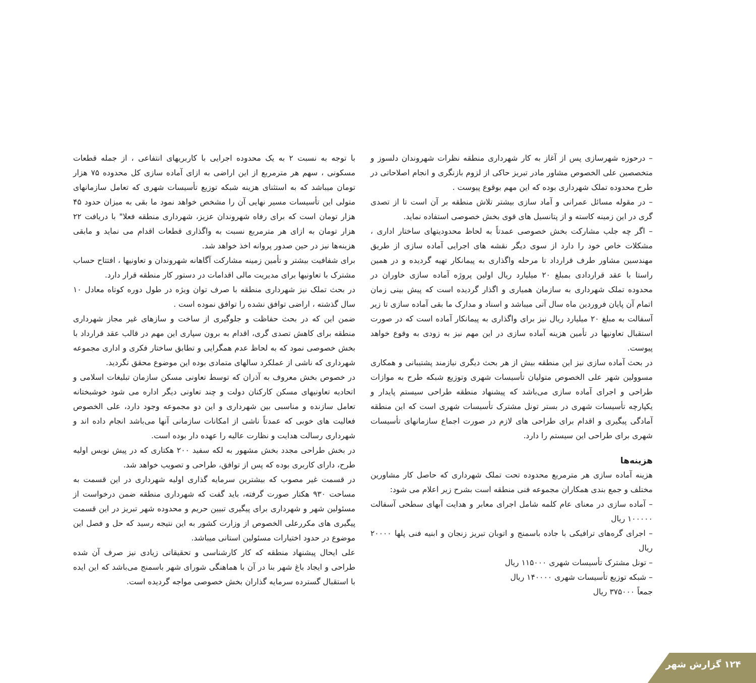– درحوزه شهرسازی پس از آغاز به کار شهرداری منطقه نظرات شهروندان دلسوز و متخصصین علی الخصوص مشاور مادر تبریز حاکی از لزوم بازنگری و انجام اصلاحاتی در طرح محدوده تملک شهرداری بوده که این مهم بوقوع پیوست .
– در مقوله مسائل عمرانی و آماد سازی بیشتر تلاش منطقه بر آن است تا از تصدی گری در این زمینه کاسته و از پتانسیل های قوی بخش خصوصی استفاده نماید.
– اگر چه جلب مشارکت بخش خصوصی عمدتاً به لحاظ محدودیتهای ساختار اداری ، مشکلات خاص خود را دارد از سوی دیگر نقشه های اجرایی آماده سازی از طریق مهندسین مشاور طرف قرارداد تا مرحله واگذاری به پیمانکار تهیه گردیده و در همین راستا با عقد قراردادی بمبلغ ۲۰ میلیارد ریال اولین پروژه آماده سازی خاوران در محدوده تملک شهرداری به سازمان همیاری و اگذار گردیده است که پیش بینی زمان اتمام آن پایان فروردین ماه سال آتی میباشد و اسناد و مدارک ما بقی آماده سازی تا زیر آسفالت به مبلغ ۲۰ میلیارد ریال نیز برای واگذاری به پیمانکار آماده است که در صورت استقبال تعاونیها در تأمین هزینه آماده سازی در این مهم نیز به زودی به وقوع خواهد پیوست.
در بحث آماده سازی نیز این منطقه بیش از هر بحث دیگری نیازمند پشتیبانی و همکاری مسوولین شهر علی الخصوص متولیان تأسیسات شهری وتوزیع شبکه طرح به موازات طراحی و اجرای آماده سازی می‌باشد که پیشنهاد منطقه طراحی سیستم پایدار و یکپارچه تأسیسات شهری در بستر تونل مشترک تأسیسات شهری است که این منطقه آمادگی پیگیری و اقدام برای طراحی های لازم در صورت اجماع سازمانهای تأسیسات شهری برای طراحی این سیستم را دارد.
هزینه‌ها
هزینه آماده سازی هر مترمربع محدوده تحت تملک شهرداری که حاصل کار مشاورین مختلف و جمع بندی همکاران مجموعه فنی منطقه است بشرح زیر اعلام می شود:
– آماده سازی در معنای عام کلمه شامل اجرای معابر و هدایت آبهای سطحی آسفالت ۱۰۰۰۰۰ ریال
– اجرای گره‌های ترافیکی با جاده باسمنج و اتوبان تبریز زنجان و ابنیه فنی پلها ۲۰۰۰۰ ریال
– تونل مشترک تأسیسات شهری ۱۱۵۰۰۰ ریال
– شبکه توزیع تأسیسات شهری ۱۴۰۰۰۰ ریال
جمعاً ۳۷۵۰۰۰ ریال
با توجه به نسبت ۲ به یک محدوده اجرایی با کاربریهای انتفاعی ، از جمله قطعات مسکونی ، سهم هر مترمربع از این اراضی به ازای آماده سازی کل محدوده ۷۵ هزار تومان میباشد که به استثنای هزینه شبکه توزیع تأسیسات شهری که تعامل سازمانهای متولی این تأسیسات مسیر نهایی آن را مشخص خواهد نمود ما بقی به میزان حدود ۴۵ هزار تومان است که برای رفاه شهروندان عزیز، شهرداری منطقه فعلا" با دریافت ۲۲ هزار تومان به ازای هر مترمربع نسبت به واگذاری قطعات اقدام می نماید و مابقی هزینه‌ها نیز در حین صدور پروانه اخذ خواهد شد.
برای شفافیت بیشتر و تأمین زمینه مشارکت آگاهانه شهروندان و تعاونیها ، افتتاح حساب مشترک با تعاونیها برای مدیریت مالی اقدامات در دستور کار منطقه قرار دارد.
در بحث تملک نیز شهرداری منطقه با صرف توان ویژه در طول دوره کوتاه معادل ۱۰ سال گذشته ، اراضی توافق نشده را توافق نموده است .
ضمن این که در بحث حفاظت و جلوگیری از ساخت و سازهای غیر مجاز شهرداری منطقه برای کاهش تصدی گری، اقدام به برون سپاری این مهم در قالب عقد قرارداد با بخش خصوصی نمود که به لحاظ عدم همگرایی و تطابق ساختار فکری و اداری مجموعه شهرداری که ناشی از عملکرد سالهای متمادی بوده این موضوع محقق نگردید.
در خصوص بخش معروف به آذران که توسط تعاونی مسکن سازمان تبلیغات اسلامی و اتحادیه تعاونیهای مسکن کارکنان دولت و چند تعاونی دیگر اداره می شود خوشبختانه تعامل سازنده و مناسبی بین شهرداری و این دو مجموعه وجود دارد، علی الخصوص فعالیت های خوبی که عمدتاً ناشی از امکانات سازمانی آنها می‌باشد انجام داده اند و شهرداری رسالت هدایت و نظارت عالیه را عهده دار بوده است.
در بخش طراحی مجدد بخش مشهور به لکه سفید ۲۰۰ هکتاری که در پیش نویس اولیه طرح، دارای کاربری بوده که پس از توافق، طراحی و تصویب خواهد شد.
در قسمت غیر مصوب که بیشترین سرمایه گذاری اولیه شهرداری در این قسمت به مساحت ۹۳۰ هکتار صورت گرفته، باید گفت که شهرداری منطقه ضمن درخواست از مسئولین شهر و شهرداری برای پیگیری تبیین حریم و محدوده شهر تبریز در این قسمت پیگیری های مکررعلی الخصوص از وزارت کشور به این نتیجه رسید که حل و فصل این موضوع در حدود اختیارات مسئولین استانی میباشد.
علی ایحال پیشنهاد منطقه که کار کارشناسی و تحقیقاتی زیادی نیز صرف آن شده طراحی و ایجاد باغ شهر بنا در آن با هماهنگی شورای شهر باسمنج می‌باشد که این ایده با استقبال گسترده سرمایه گذاران بخش خصوصی مواجه گردیده است.
۱۲۴ گزارش شهر